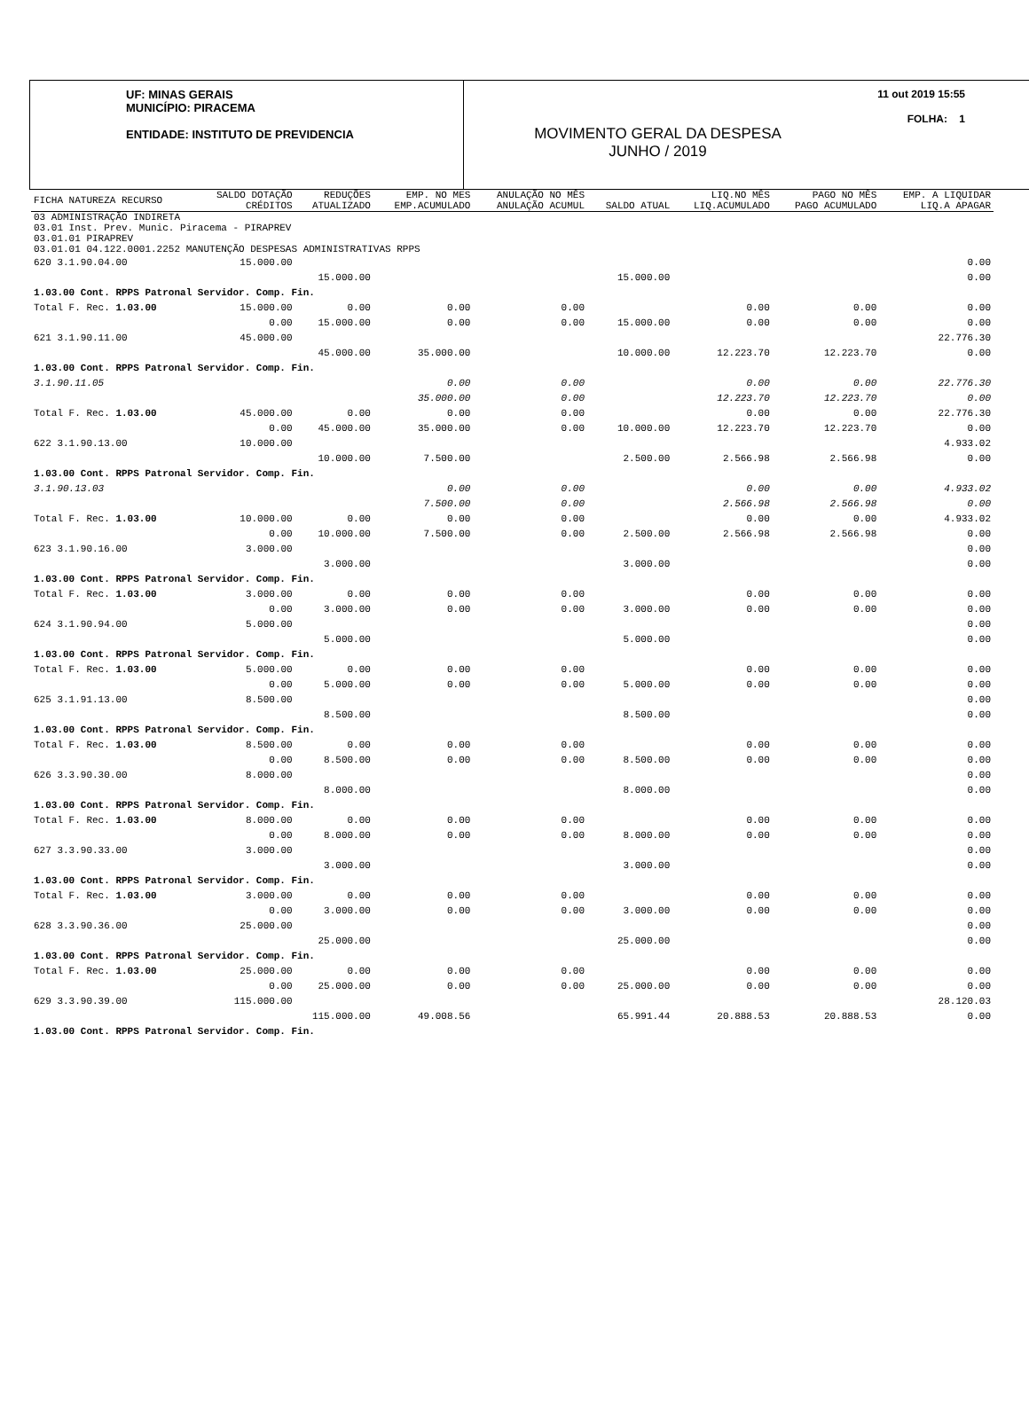UF: MINAS GERAIS
MUNICÍPIO: PIRACEMA
ENTIDADE: INSTITUTO DE PREVIDENCIA
11 out 2019 15:55
FOLHA: 1
MOVIMENTO GERAL DA DESPESA
JUNHO / 2019
| FICHA NATUREZA RECURSO | SALDO DOTAÇÃO CRÉDITOS | REDUÇÕES ATUALIZADO | EMP. NO MES EMP.ACUMULADO | ANULAÇÃO NO MÊS ANULAÇÃO ACUMUL | SALDO ATUAL | LIQ.NO MÊS LIQ.ACUMULADO | PAGO NO MÊS PAGO ACUMULADO | EMP. A LIQUIDAR LIQ.A APAGAR |
| --- | --- | --- | --- | --- | --- | --- | --- | --- |
| 03 ADMINISTRAÇÃO INDIRETA 03.01 Inst. Prev. Munic. Piracema - PIRAPREV 03.01.01 PIRAPREV 03.01.01 04.122.0001.2252 MANUTENÇÃO DESPESAS ADMINISTRATIVAS RPPS | | | | | | | | |
| 620 3.1.90.04.00 | 15.000.00 | | | | | | | 0.00 |
| | | 15.000.00 | | | 15.000.00 | | | 0.00 |
| 1.03.00 Cont. RPPS Patronal Servidor. Comp. Fin. | | | | | | | | |
| Total F. Rec. 1.03.00 | 15.000.00 | 0.00 | 0.00 | 0.00 | | 0.00 | 0.00 | 0.00 |
| | 0.00 | 15.000.00 | 0.00 | 0.00 | 15.000.00 | 0.00 | 0.00 | 0.00 |
| 621 3.1.90.11.00 | 45.000.00 | | | | | | | 22.776.30 |
| | | 45.000.00 | 35.000.00 | | 10.000.00 | 12.223.70 | 12.223.70 | 0.00 |
| 1.03.00 Cont. RPPS Patronal Servidor. Comp. Fin. | | | | | | | | |
| 3.1.90.11.05 | | | 0.00 | 0.00 | | 0.00 | 0.00 | 22.776.30 |
| | | | 35.000.00 | 0.00 | | 12.223.70 | 12.223.70 | 0.00 |
| Total F. Rec. 1.03.00 | 45.000.00 | 0.00 | 0.00 | 0.00 | | 0.00 | 0.00 | 22.776.30 |
| | 0.00 | 45.000.00 | 35.000.00 | 0.00 | 10.000.00 | 12.223.70 | 12.223.70 | 0.00 |
| 622 3.1.90.13.00 | 10.000.00 | | | | | | | 4.933.02 |
| | | 10.000.00 | 7.500.00 | | 2.500.00 | 2.566.98 | 2.566.98 | 0.00 |
| 1.03.00 Cont. RPPS Patronal Servidor. Comp. Fin. | | | | | | | | |
| 3.1.90.13.03 | | | 0.00 | 0.00 | | 0.00 | 0.00 | 4.933.02 |
| | | | 7.500.00 | 0.00 | | 2.566.98 | 2.566.98 | 0.00 |
| Total F. Rec. 1.03.00 | 10.000.00 | 0.00 | 0.00 | 0.00 | | 0.00 | 0.00 | 4.933.02 |
| | 0.00 | 10.000.00 | 7.500.00 | 0.00 | 2.500.00 | 2.566.98 | 2.566.98 | 0.00 |
| 623 3.1.90.16.00 | 3.000.00 | | | | | | | 0.00 |
| | | 3.000.00 | | | 3.000.00 | | | 0.00 |
| 1.03.00 Cont. RPPS Patronal Servidor. Comp. Fin. | | | | | | | | |
| Total F. Rec. 1.03.00 | 3.000.00 | 0.00 | 0.00 | 0.00 | | 0.00 | 0.00 | 0.00 |
| | 0.00 | 3.000.00 | 0.00 | 0.00 | 3.000.00 | 0.00 | 0.00 | 0.00 |
| 624 3.1.90.94.00 | 5.000.00 | | | | | | | 0.00 |
| | | 5.000.00 | | | 5.000.00 | | | 0.00 |
| 1.03.00 Cont. RPPS Patronal Servidor. Comp. Fin. | | | | | | | | |
| Total F. Rec. 1.03.00 | 5.000.00 | 0.00 | 0.00 | 0.00 | | 0.00 | 0.00 | 0.00 |
| | 0.00 | 5.000.00 | 0.00 | 0.00 | 5.000.00 | 0.00 | 0.00 | 0.00 |
| 625 3.1.91.13.00 | 8.500.00 | | | | | | | 0.00 |
| | | 8.500.00 | | | 8.500.00 | | | 0.00 |
| 1.03.00 Cont. RPPS Patronal Servidor. Comp. Fin. | | | | | | | | |
| Total F. Rec. 1.03.00 | 8.500.00 | 0.00 | 0.00 | 0.00 | | 0.00 | 0.00 | 0.00 |
| | 0.00 | 8.500.00 | 0.00 | 0.00 | 8.500.00 | 0.00 | 0.00 | 0.00 |
| 626 3.3.90.30.00 | 8.000.00 | | | | | | | 0.00 |
| | | 8.000.00 | | | 8.000.00 | | | 0.00 |
| 1.03.00 Cont. RPPS Patronal Servidor. Comp. Fin. | | | | | | | | |
| Total F. Rec. 1.03.00 | 8.000.00 | 0.00 | 0.00 | 0.00 | | 0.00 | 0.00 | 0.00 |
| | 0.00 | 8.000.00 | 0.00 | 0.00 | 8.000.00 | 0.00 | 0.00 | 0.00 |
| 627 3.3.90.33.00 | 3.000.00 | | | | | | | 0.00 |
| | | 3.000.00 | | | 3.000.00 | | | 0.00 |
| 1.03.00 Cont. RPPS Patronal Servidor. Comp. Fin. | | | | | | | | |
| Total F. Rec. 1.03.00 | 3.000.00 | 0.00 | 0.00 | 0.00 | | 0.00 | 0.00 | 0.00 |
| | 0.00 | 3.000.00 | 0.00 | 0.00 | 3.000.00 | 0.00 | 0.00 | 0.00 |
| 628 3.3.90.36.00 | 25.000.00 | | | | | | | 0.00 |
| | | 25.000.00 | | | 25.000.00 | | | 0.00 |
| 1.03.00 Cont. RPPS Patronal Servidor. Comp. Fin. | | | | | | | | |
| Total F. Rec. 1.03.00 | 25.000.00 | 0.00 | 0.00 | 0.00 | | 0.00 | 0.00 | 0.00 |
| | 0.00 | 25.000.00 | 0.00 | 0.00 | 25.000.00 | 0.00 | 0.00 | 0.00 |
| 629 3.3.90.39.00 | 115.000.00 | | | | | | | 28.120.03 |
| | | 115.000.00 | 49.008.56 | | 65.991.44 | 20.888.53 | 20.888.53 | 0.00 |
| 1.03.00 Cont. RPPS Patronal Servidor. Comp. Fin. | | | | | | | | |